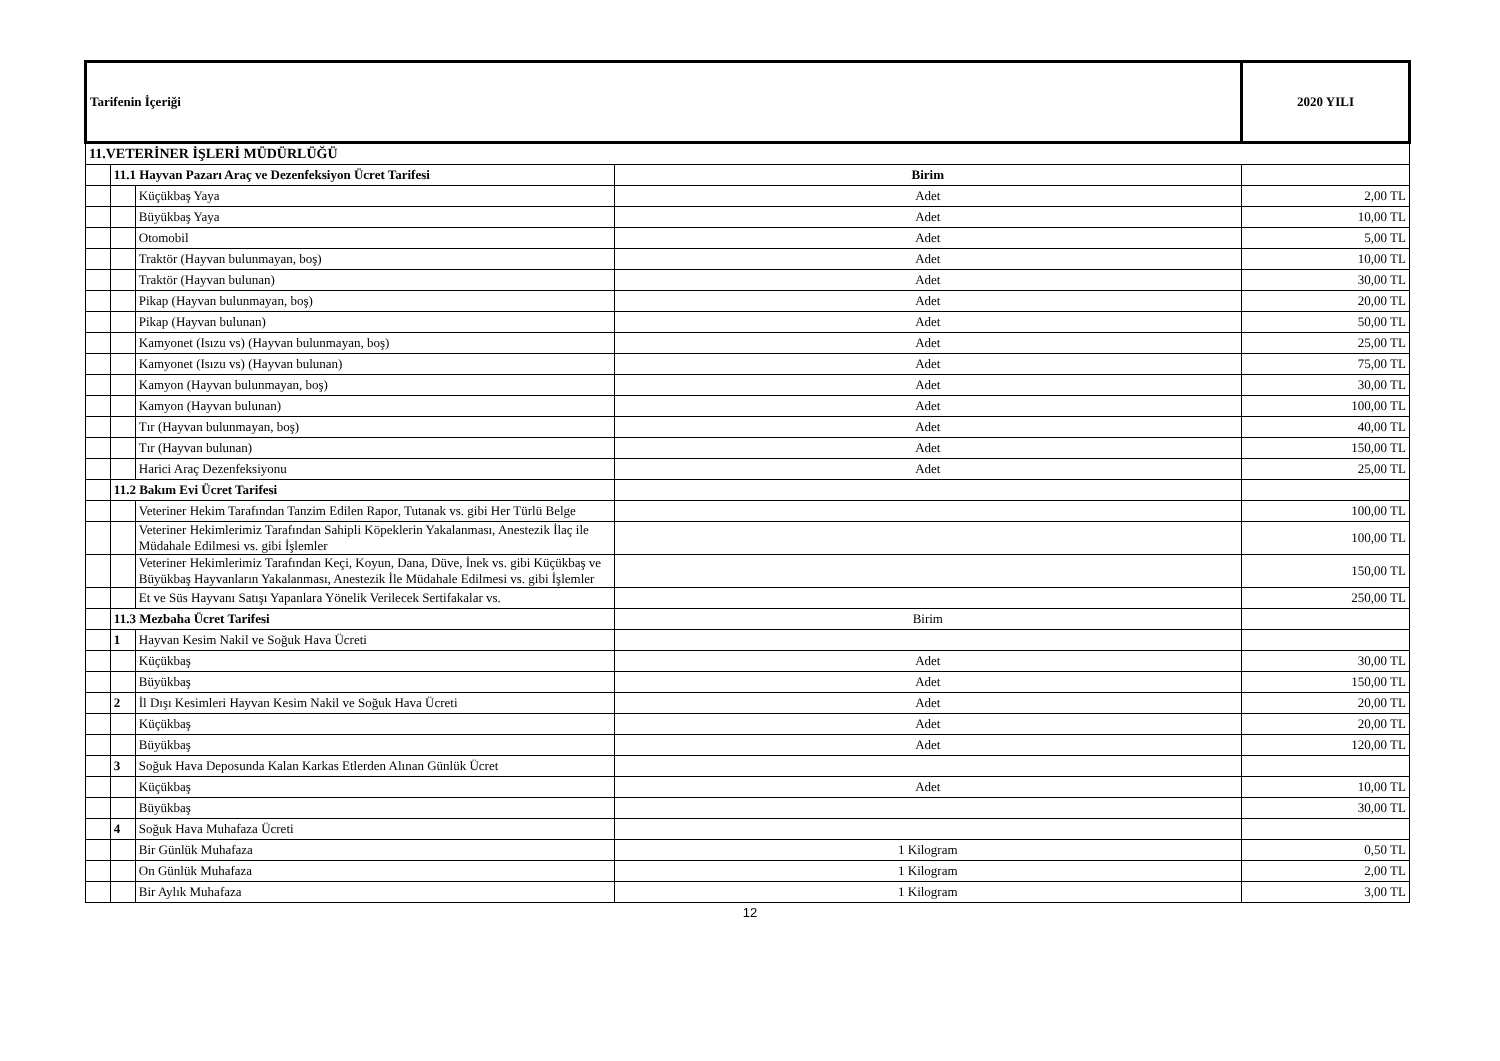| Tarifenin İçeriği | | | | 2020 YILI |
| 11.VETERİNER İŞLERİ MÜDÜRLÜĞÜ | | | | |
| | 11.1 Hayvan Pazarı Araç ve Dezenfeksiyon Ücret Tarifesi | | Birim | |
| | | Küçükbaş Yaya | Adet | 2,00 TL |
| | | Büyükbaş Yaya | Adet | 10,00 TL |
| | | Otomobil | Adet | 5,00 TL |
| | | Traktör (Hayvan bulunmayan, boş) | Adet | 10,00 TL |
| | | Traktör (Hayvan bulunan) | Adet | 30,00 TL |
| | | Pikap (Hayvan bulunmayan, boş) | Adet | 20,00 TL |
| | | Pikap (Hayvan bulunan) | Adet | 50,00 TL |
| | | Kamyonet (Isızu vs) (Hayvan bulunmayan, boş) | Adet | 25,00 TL |
| | | Kamyonet (Isızu vs) (Hayvan bulunan) | Adet | 75,00 TL |
| | | Kamyon (Hayvan bulunmayan, boş) | Adet | 30,00 TL |
| | | Kamyon (Hayvan bulunan) | Adet | 100,00 TL |
| | | Tır (Hayvan bulunmayan, boş) | Adet | 40,00 TL |
| | | Tır (Hayvan bulunan) | Adet | 150,00 TL |
| | | Harici Araç Dezenfeksiyonu | Adet | 25,00 TL |
| | 11.2 Bakım Evi Ücret Tarifesi | | | |
| | | Veteriner Hekim Tarafından Tanzim Edilen Rapor, Tutanak vs. gibi Her Türlü Belge | | 100,00 TL |
| | | Veteriner Hekimlerimiz Tarafından Sahipli Köpeklerin Yakalanması, Anestezik İlaç ile Müdahale Edilmesi vs. gibi İşlemler | | 100,00 TL |
| | | Veteriner Hekimlerimiz Tarafından Keçi, Koyun, Dana, Düve, İnek vs. gibi Küçükbaş ve Büyükbaş Hayvanların Yakalanması, Anestezik İle Müdahale Edilmesi vs. gibi İşlemler | | 150,00 TL |
| | | Et ve Süs Hayvanı Satışı Yapanlara Yönelik Verilecek Sertifakalar vs. | | 250,00 TL |
| | 11.3 Mezbaha Ücret Tarifesi | | Birim | |
| | 1 | Hayvan Kesim Nakil ve Soğuk Hava Ücreti | | |
| | | Küçükbaş | Adet | 30,00 TL |
| | | Büyükbaş | Adet | 150,00 TL |
| | 2 | İl Dışı Kesimleri Hayvan Kesim Nakil ve Soğuk Hava Ücreti | Adet | 20,00 TL |
| | | Küçükbaş | Adet | 20,00 TL |
| | | Büyükbaş | Adet | 120,00 TL |
| | 3 | Soğuk Hava Deposunda Kalan Karkas Etlerden Alınan Günlük Ücret | | |
| | | Küçükbaş | Adet | 10,00 TL |
| | | Büyükbaş | | 30,00 TL |
| | 4 | Soğuk Hava Muhafaza Ücreti | | |
| | | Bir Günlük Muhafaza | 1 Kilogram | 0,50 TL |
| | | On Günlük Muhafaza | 1 Kilogram | 2,00 TL |
| | | Bir Aylık Muhafaza | 1 Kilogram | 3,00 TL |
12